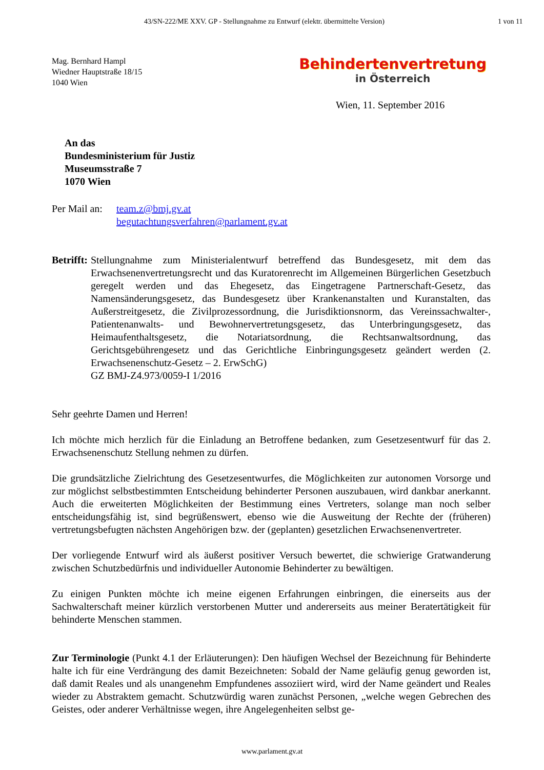43/SN-222/ME XXV. GP - Stellungnahme zu Entwurf (elektr. übermittelte Version)
1 von 11
Mag. Bernhard Hampl
Wiedner Hauptstraße 18/15
1040 Wien
Behindertenvertretung
in Österreich
Wien, 11. September 2016
An das
Bundesministerium für Justiz
Museumsstraße 7
1070 Wien
Per Mail an:
team.z@bmj.gv.at
begutachtungsverfahren@parlament.gv.at
Betrifft:
Stellungnahme zum Ministerialentwurf betreffend das Bundesgesetz, mit dem das Erwachsenenvertretungsrecht und das Kuratorenrecht im Allgemeinen Bürgerlichen Gesetzbuch geregelt werden und das Ehegesetz, das Eingetragene Partnerschaft-Gesetz, das Namensänderungsgesetz, das Bundesgesetz über Krankenanstalten und Kuranstalten, das Außerstreitgesetz, die Zivilprozessordnung, die Jurisdiktionsnorm, das Vereinssachwalter-, Patientenanwalts- und Bewohnervertretungsgesetz, das Unterbringungsgesetz, das Heimaufenthaltsgesetz, die Notariatsordnung, die Rechtsanwaltsordnung, das Gerichtsgebührengesetz und das Gerichtliche Einbringungsgesetz geändert werden (2. Erwachsenenschutz-Gesetz – 2. ErwSchG)
GZ BMJ-Z4.973/0059-I 1/2016
Sehr geehrte Damen und Herren!
Ich möchte mich herzlich für die Einladung an Betroffene bedanken, zum Gesetzesentwurf für das 2. Erwachsenenschutz Stellung nehmen zu dürfen.
Die grundsätzliche Zielrichtung des Gesetzesentwurfes, die Möglichkeiten zur autonomen Vorsorge und zur möglichst selbstbestimmten Entscheidung behinderter Personen auszubauen, wird dankbar anerkannt. Auch die erweiterten Möglichkeiten der Bestimmung eines Vertreters, solange man noch selber entscheidungsfähig ist, sind begrüßenswert, ebenso wie die Ausweitung der Rechte der (früheren) vertretungsbefugten nächsten Angehörigen bzw. der (geplanten) gesetzlichen Erwachsenenvertreter.
Der vorliegende Entwurf wird als äußerst positiver Versuch bewertet, die schwierige Gratwanderung zwischen Schutzbedürfnis und individueller Autonomie Behinderter zu bewältigen.
Zu einigen Punkten möchte ich meine eigenen Erfahrungen einbringen, die einerseits aus der Sachwalterschaft meiner kürzlich verstorbenen Mutter und andererseits aus meiner Beratertätigkeit für behinderte Menschen stammen.
Zur Terminologie (Punkt 4.1 der Erläuterungen): Den häufigen Wechsel der Bezeichnung für Behinderte halte ich für eine Verdrängung des damit Bezeichneten: Sobald der Name geläufig genug geworden ist, daß damit Reales und als unangenehm Empfundenes assoziiert wird, wird der Name geändert und Reales wieder zu Abstraktem gemacht. Schutzwürdig waren zunächst Personen, „welche wegen Gebrechen des Geistes, oder anderer Verhältnisse wegen, ihre Angelegenheiten selbst ge-
www.parlament.gv.at